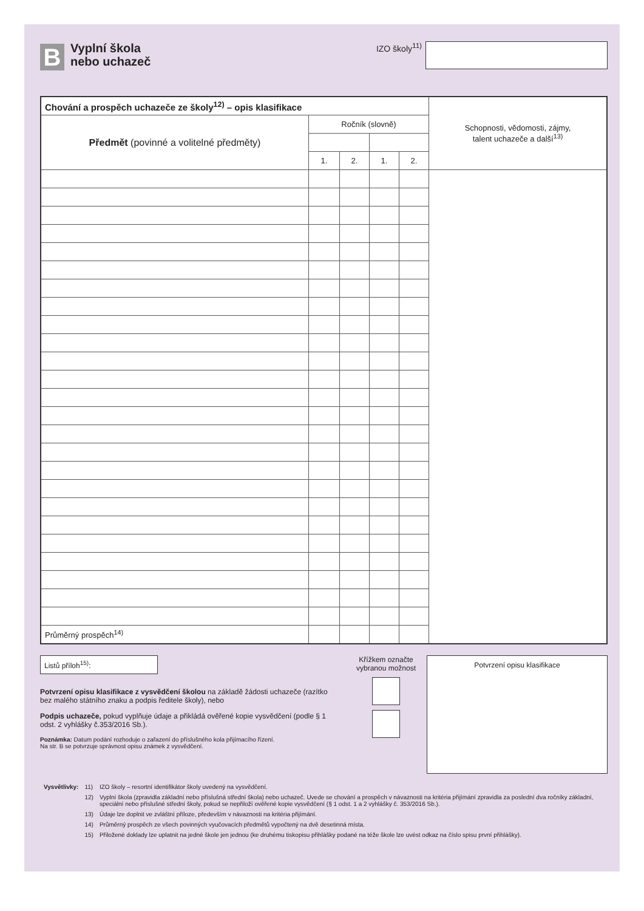B
Vyplní škola
nebo uchazeč
IZO školy<sup>11)</sup>
| Chování a prospěch uchazeče ze školy<sup>12)</sup> – opis klasifikace | | | | | Schopnosti, vědomosti, zájmy, talent uchazeče a další<sup>13)</sup> |
| Předmět (povinné a volitelné předměty) | Ročník (slovně) | | | | |
| | 1. | 2. | 1. | 2. | |
| Průměrný prospěch<sup>14)</sup> | | | | | |
Listů příloh<sup>15)</sup>:
Potvrzení opisu klasifikace z vysvědčení školou na základě žádosti uchazeče (razítko bez malého státního znaku a podpis ředitele školy), nebo
Podpis uchazeče, pokud vyplňuje údaje a přikládá ověřené kopie vysvědčení (podle § 1 odst. 2 vyhlášky č.353/2016 Sb.).
Poznámka: Datum podání rozhoduje o zařazení do příslušného kola přijímacího řízení.
Na str. B se potvrzuje správnost opisu známek z vysvědčení.
Křížkem označte vybranou možnost
Potvrzení opisu klasifikace
| Vysvětlivky: | 11) | IZO školy – resortní identifikátor školy uvedený na vysvědčení. |
| | 12) | Vyplní škola (zpravidla základní nebo příslušná střední škola) nebo uchazeč. Uvede se chování a prospěch v návaznosti na kritéria přijímání zpravidla za poslední dva ročníky základní, speciální nebo příslušné střední školy, pokud se nepřiloží ověřené kopie vysvědčení (§ 1 odst. 1 a 2 vyhlášky č. 353/2016 Sb.). |
| | 13) | Údaje lze doplnit ve zvláštní příloze, především v návaznosti na kritéria přijímání. |
| | 14) | Průměrný prospěch ze všech povinných vyučovacích předmětů vypočtený na dvě desetinná místa. |
| | 15) | Přiložené doklady lze uplatnit na jedné škole jen jednou (ke druhému tiskopisu přihlášky podané na téže škole lze uvést odkaz na číslo spisu první přihlášky). |